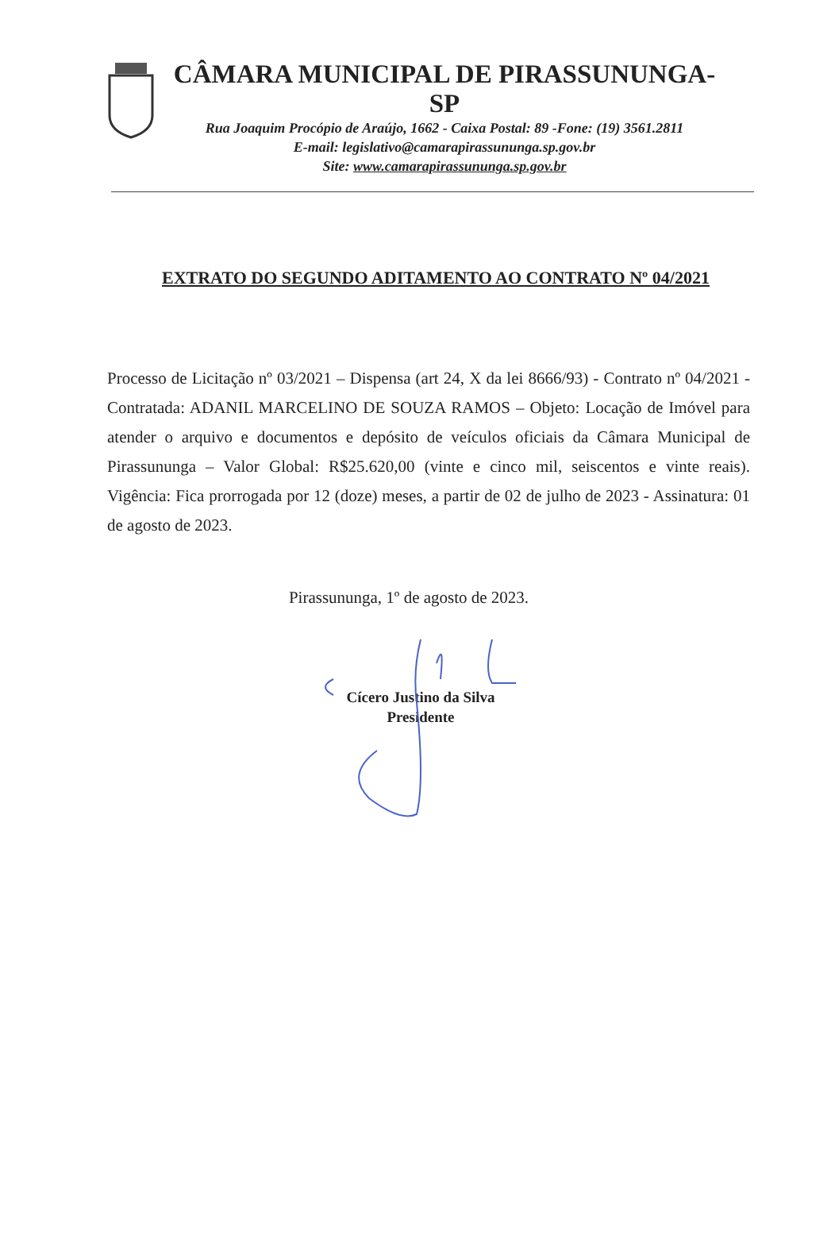CÂMARA MUNICIPAL DE PIRASSUNUNGA-SP
Rua Joaquim Procópio de Araújo, 1662 - Caixa Postal: 89 -Fone: (19) 3561.2811
E-mail: legislativo@camarapirassununga.sp.gov.br
Site: www.camarapirassununga.sp.gov.br
EXTRATO DO SEGUNDO ADITAMENTO AO CONTRATO Nº 04/2021
Processo de Licitação nº 03/2021 – Dispensa (art 24, X da lei 8666/93) - Contrato nº 04/2021 - Contratada: ADANIL MARCELINO DE SOUZA RAMOS – Objeto: Locação de Imóvel para atender o arquivo e documentos e depósito de veículos oficiais da Câmara Municipal de Pirassununga – Valor Global: R$25.620,00 (vinte e cinco mil, seiscentos e vinte reais). Vigência: Fica prorrogada por 12 (doze) meses, a partir de 02 de julho de 2023 - Assinatura: 01 de agosto de 2023.
Pirassununga, 1º de agosto de 2023.
Cícero Justino da Silva
Presidente